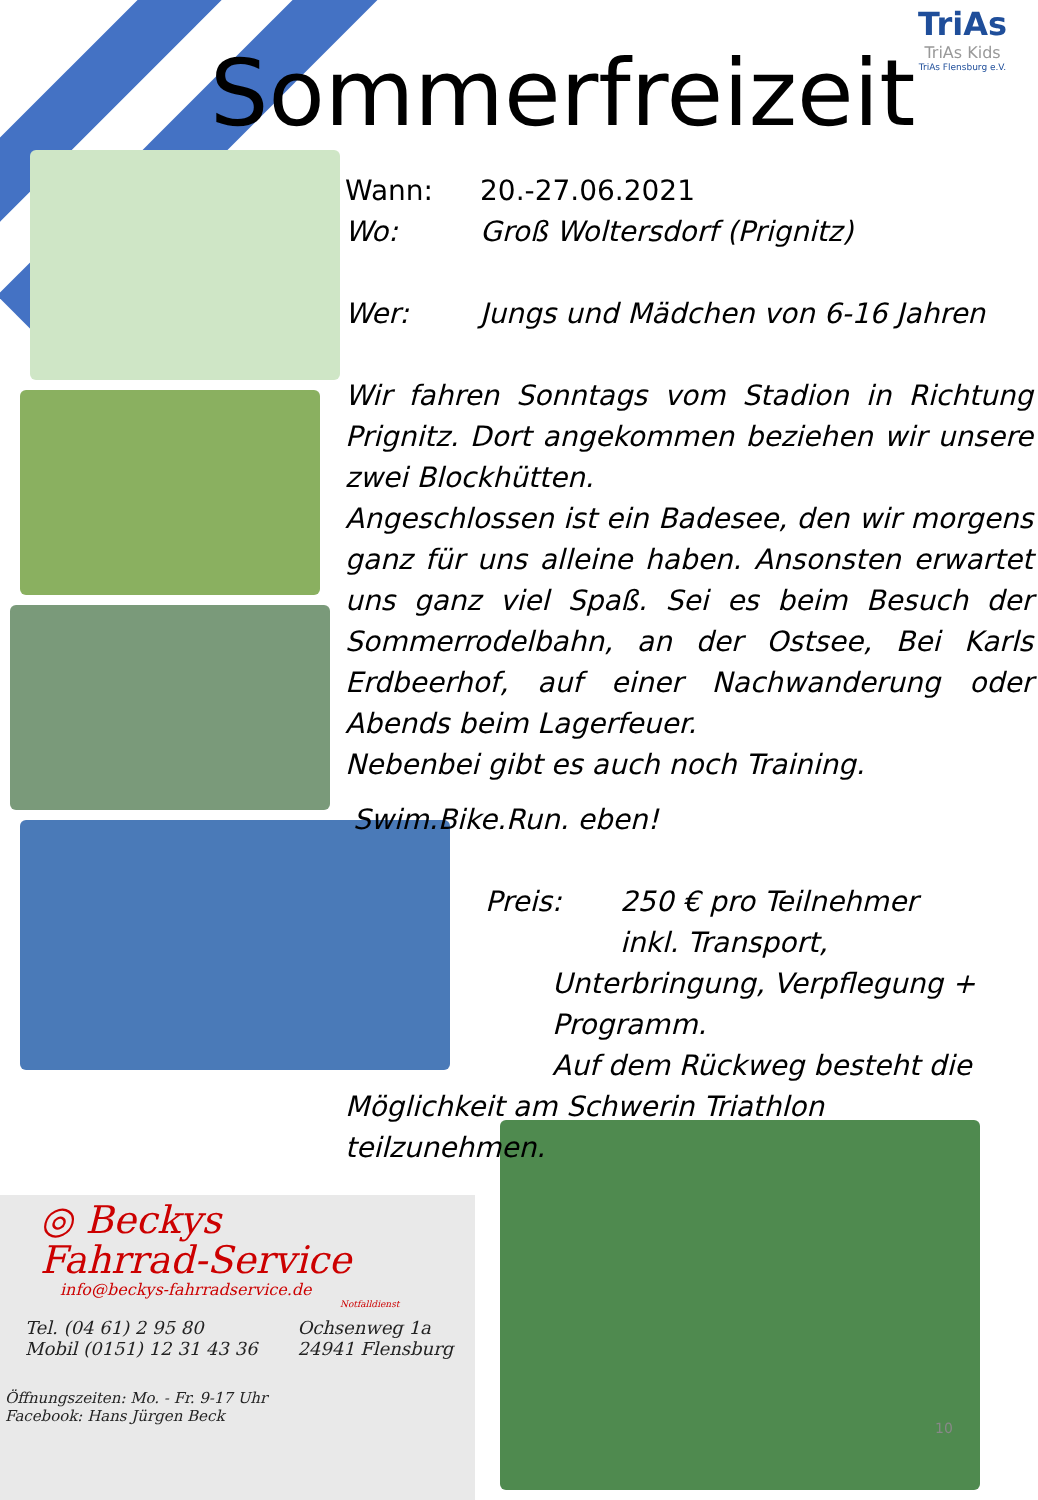Sommerfreizeit
TriAs
TriAs Kids
TriAs Flensburg e.V.
Wann: 20.-27.06.2021
Wo: Groß Woltersdorf (Prignitz)
Wer: Jungs und Mädchen von 6-16 Jahren
Wir fahren Sonntags vom Stadion in Richtung Prignitz. Dort angekommen beziehen wir unsere zwei Blockhütten.
Angeschlossen ist ein Badesee, den wir morgens ganz für uns alleine haben. Ansonsten erwartet uns ganz viel Spaß. Sei es beim Besuch der Sommerrodelbahn, an der Ostsee, Bei Karls Erdbeerhof, auf einer Nachwanderung oder Abends beim Lagerfeuer.
Nebenbei gibt es auch noch Training.
Swim.Bike.Run. eben!
Preis: 250 € pro Teilnehmer
inkl. Transport,
Unterbringung, Verpflegung + Programm.
Auf dem Rückweg besteht die
Möglichkeit am Schwerin Triathlon
teilzunehmen.
◎ Beckys
Fahrrad-Service
info@beckys-fahrradservice.de
Notfalldienst
Tel. (04 61) 2 95 80
Mobil (0151) 12 31 43 36
Ochsenweg 1a
24941 Flensburg
Öffnungszeiten: Mo. - Fr. 9-17 Uhr
Facebook: Hans Jürgen Beck
10